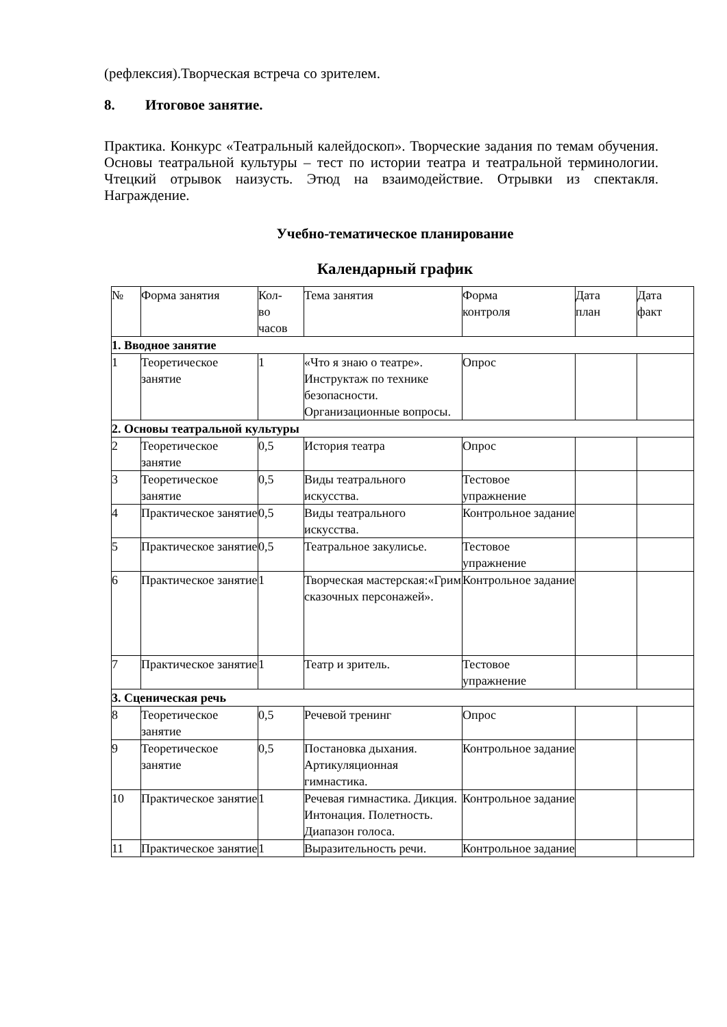(рефлексия).Творческая встреча со зрителем.
8. Итоговое занятие.
Практика. Конкурс «Театральный калейдоскоп». Творческие задания по темам обучения. Основы театральной культуры – тест по истории театра и театральной терминологии. Чтецкий отрывок наизусть. Этюд на взаимодействие. Отрывки из спектакля. Награждение.
Учебно-тематическое планирование
Календарный график
| № | Форма занятия | Кол- во часов | Тема занятия | Форма контроля | Дата план | Дата факт |
| 1. Вводное занятие | | | | | | |
| 1 | Теоретическое занятие | 1 | «Что я знаю о театре». Инструктаж по технике безопасности. Организационные вопросы. | Опрос | | |
| 2. Основы театральной культуры | | | | | | |
| 2 | Теоретическое занятие | 0,5 | История театра | Опрос | | |
| 3 | Теоретическое занятие | 0,5 | Виды театрального искусства. | Тестовое упражнение | | |
| 4 | Практическое занятие | 0,5 | Виды театрального искусства. | Контрольное задание | | |
| 5 | Практическое занятие | 0,5 | Театральное закулисье. | Тестовое упражнение | | |
| 6 | Практическое занятие | 1 | Творческая мастерская:«Грим сказочных персонажей». | Контрольное задание | | |
| 7 | Практическое занятие | 1 | Театр и зритель. | Тестовое упражнение | | |
| 3. Сценическая речь | | | | | | |
| 8 | Теоретическое занятие | 0,5 | Речевой тренинг | Опрос | | |
| 9 | Теоретическое занятие | 0,5 | Постановка дыхания. Артикуляционная гимнастика. | Контрольное задание | | |
| 10 | Практическое занятие | 1 | Речевая гимнастика. Дикция. Интонация. Полетность. Диапазон голоса. | Контрольное задание | | |
| 11 | Практическое занятие | 1 | Выразительность речи. | Контрольное задание | | |